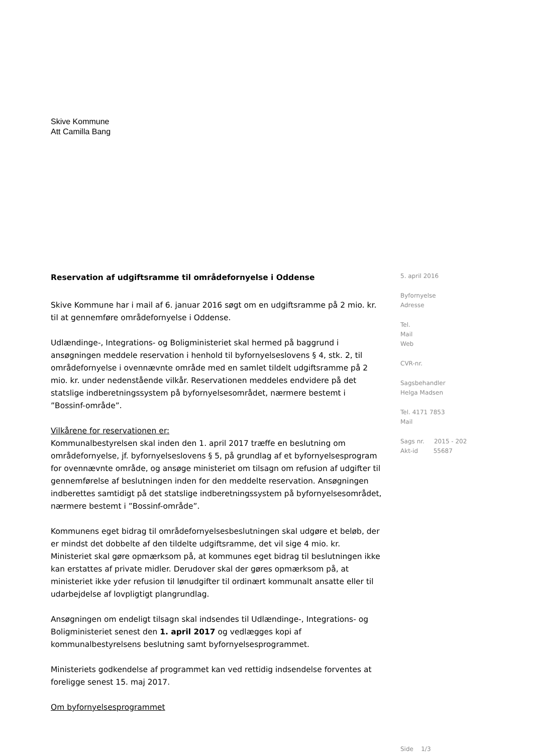Skive Kommune
Att Camilla Bang
Reservation af udgiftsramme til områdefornyelse i Oddense
Skive Kommune har i mail af 6. januar 2016 søgt om en udgiftsramme på 2 mio. kr. til at gennemføre områdefornyelse i Oddense.
Udlændinge-, Integrations- og Boligministeriet skal hermed på baggrund i ansøgningen meddele reservation i henhold til byfornyelseslovens § 4, stk. 2, til områdefornyelse i ovennævnte område med en samlet tildelt udgiftsramme på 2 mio. kr. under nedenstående vilkår. Reservationen meddeles endvidere på det statslige indberetningssystem på byfornyelsesområdet, nærmere bestemt i ”Bossinf-område”.
Vilkårene for reservationen er:
Kommunalbestyrelsen skal inden den 1. april 2017 træffe en beslutning om områdefornyelse, jf. byfornyelseslovens § 5, på grundlag af et byfornyelsesprogram for ovennævnte område, og ansøge ministeriet om tilsagn om refusion af udgifter til gennemførelse af beslutningen inden for den meddelte reservation. Ansøgningen indberettes samtidigt på det statslige indberetningssystem på byfornyelsesområdet, nærmere bestemt i ”Bossinf-område”.
Kommunens eget bidrag til områdefornyelsesbeslutningen skal udgøre et beløb, der er mindst det dobbelte af den tildelte udgiftsramme, det vil sige 4 mio. kr. Ministeriet skal gøre opmærksom på, at kommunes eget bidrag til beslutningen ikke kan erstattes af private midler. Derudover skal der gøres opmærksom på, at ministeriet ikke yder refusion til lønudgifter til ordinært kommunalt ansatte eller til udarbejdelse af lovpligtigt plangrundlag.
Ansøgningen om endeligt tilsagn skal indsendes til Udlændinge-, Integrations- og Boligministeriet senest den 1. april 2017 og vedlægges kopi af kommunalbestyrelsens beslutning samt byfornyelsesprogrammet.
Ministeriets godkendelse af programmet kan ved rettidig indsendelse forventes at foreligge senest 15. maj 2017.
Om byfornyelsesprogrammet
5. april 2016
Byfornyelse
Adresse
Tel.
Mail
Web
CVR-nr.
Sagsbehandler
Helga Madsen
Tel. 4171 7853
Mail
Sags nr. 2015 - 202
Akt-id 55687
Side 1/3